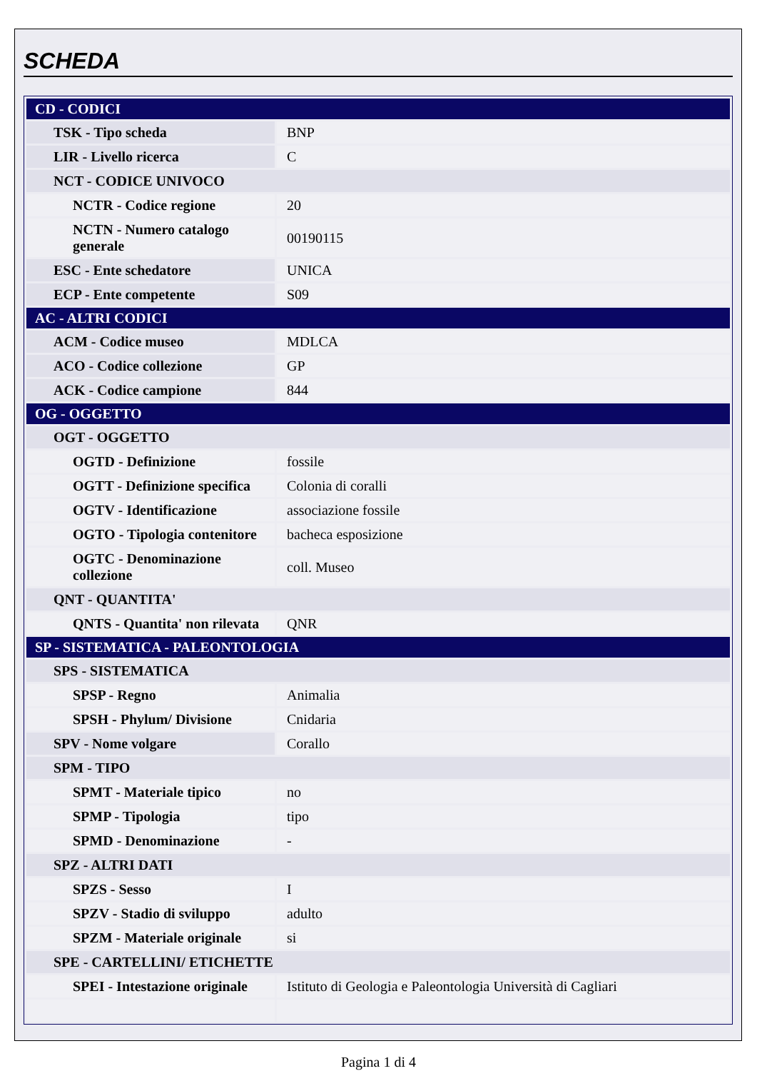SCHEDA
| CD - CODICI | |
| TSK - Tipo scheda | BNP |
| LIR - Livello ricerca | C |
| NCT - CODICE UNIVOCO | |
| NCTR - Codice regione | 20 |
| NCTN - Numero catalogo generale | 00190115 |
| ESC - Ente schedatore | UNICA |
| ECP - Ente competente | S09 |
| AC - ALTRI CODICI | |
| ACM - Codice museo | MDLCA |
| ACO - Codice collezione | GP |
| ACK - Codice campione | 844 |
| OG - OGGETTO | |
| OGT - OGGETTO | |
| OGTD - Definizione | fossile |
| OGTT - Definizione specifica | Colonia di coralli |
| OGTV - Identificazione | associazione fossile |
| OGTO - Tipologia contenitore | bacheca esposizione |
| OGTC - Denominazione collezione | coll. Museo |
| QNT - QUANTITA' | |
| QNTS - Quantita' non rilevata | QNR |
| SP - SISTEMATICA - PALEONTOLOGIA | |
| SPS - SISTEMATICA | |
| SPSP - Regno | Animalia |
| SPSH - Phylum/ Divisione | Cnidaria |
| SPV - Nome volgare | Corallo |
| SPM - TIPO | |
| SPMT - Materiale tipico | no |
| SPMP - Tipologia | tipo |
| SPMD - Denominazione | - |
| SPZ - ALTRI DATI | |
| SPZS - Sesso | I |
| SPZV - Stadio di sviluppo | adulto |
| SPZM - Materiale originale | si |
| SPE - CARTELLINI/ ETICHETTE | |
| SPEI - Intestazione originale | Istituto di Geologia e Paleontologia Università di Cagliari |
Pagina 1 di 4